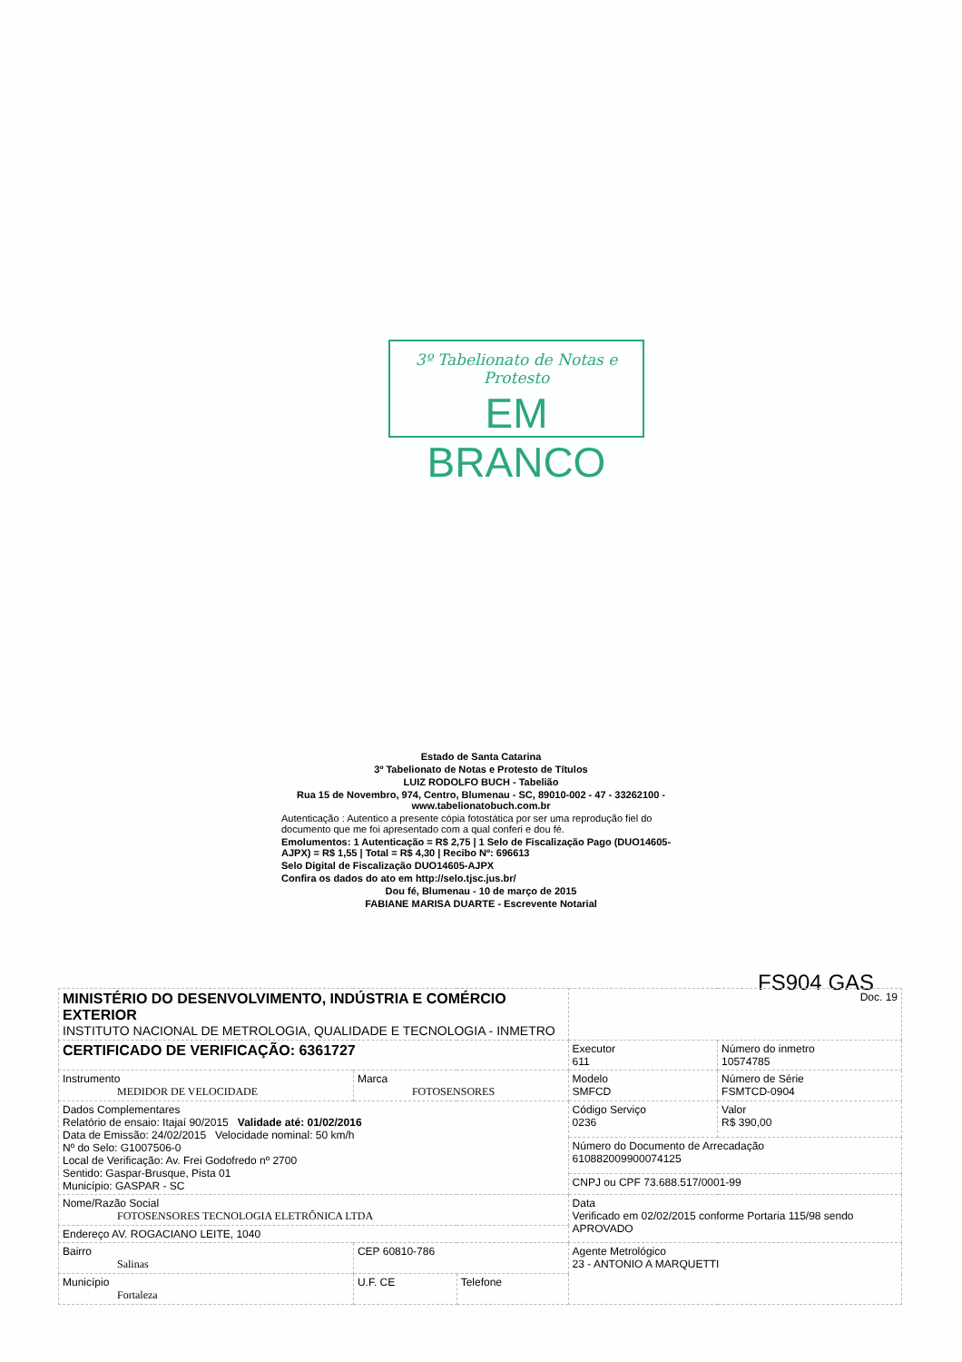3º Tabelionato de Notas e Protesto
EM BRANCO
Estado de Santa Catarina
3º Tabelionato de Notas e Protesto de Títulos
LUIZ RODOLFO BUCH - Tabelião
Rua 15 de Novembro, 974, Centro, Blumenau - SC, 89010-002 - 47 - 33262100 - www.tabelionatobuch.com.br
Autenticação : Autentico a presente cópia fotostática por ser uma reprodução fiel do documento que me foi apresentado com a qual conferi e dou fé.
Emolumentos: 1 Autenticação = R$ 2,75 | 1 Selo de Fiscalização Pago (DUO14605-AJPX) = R$ 1,55 | Total = R$ 4,30 | Recibo Nº: 696613
Selo Digital de Fiscalização DUO14605-AJPX
Confira os dados do ato em http://selo.tjsc.jus.br/
Dou fé, Blumenau - 10 de março de 2015
FABIANE MARISA DUARTE - Escrevente Notarial
FS904 GAS
| MINISTÉRIO DO DESENVOLVIMENTO, INDÚSTRIA E COMÉRCIO EXTERIOR INSTITUTO NACIONAL DE METROLOGIA, QUALIDADE E TECNOLOGIA - INMETRO | | | Doc. 19 | |
| CERTIFICADO DE VERIFICAÇÃO: 6361727 | | | Executor 611 | Número do inmetro 10574785 |
| Instrumento MEDIDOR DE VELOCIDADE | Marca FOTOSENSORES | | Modelo SMFCD | Número de Série FSMTCD-0904 |
| Dados Complementares Relatório de ensaio: Itajaí 90/2015 Validade até: 01/02/2016 Data de Emissão: 24/02/2015 Velocidade nominal: 50 km/h Nº do Selo: G1007506-0 Local de Verificação: Av. Frei Godofredo nº 2700 Sentido: Gaspar-Brusque, Pista 01 Município: GASPAR - SC | | | Código Serviço 0236 | Valor R$ 390,00 |
| | | | Número do Documento de Arrecadação 61088200990007412​5 | |
| | | | CNPJ ou CPF 73.688.517/0001-99 | |
| Nome/Razão Social FOTOSENSORES TECNOLOGIA ELETRÔNICA LTDA | | | Data Verificado em 02/02/2015 conforme Portaria 115/98 sendo APROVADO | |
| Endereço AV. ROGACIANO LEITE, 1040 | | | | |
| Bairro Salinas | CEP 60810-786 | | Agente Metrológico 23 - ANTONIO A MARQUETTI | |
| Município Fortaleza | U.F. CE | Telefone | | |